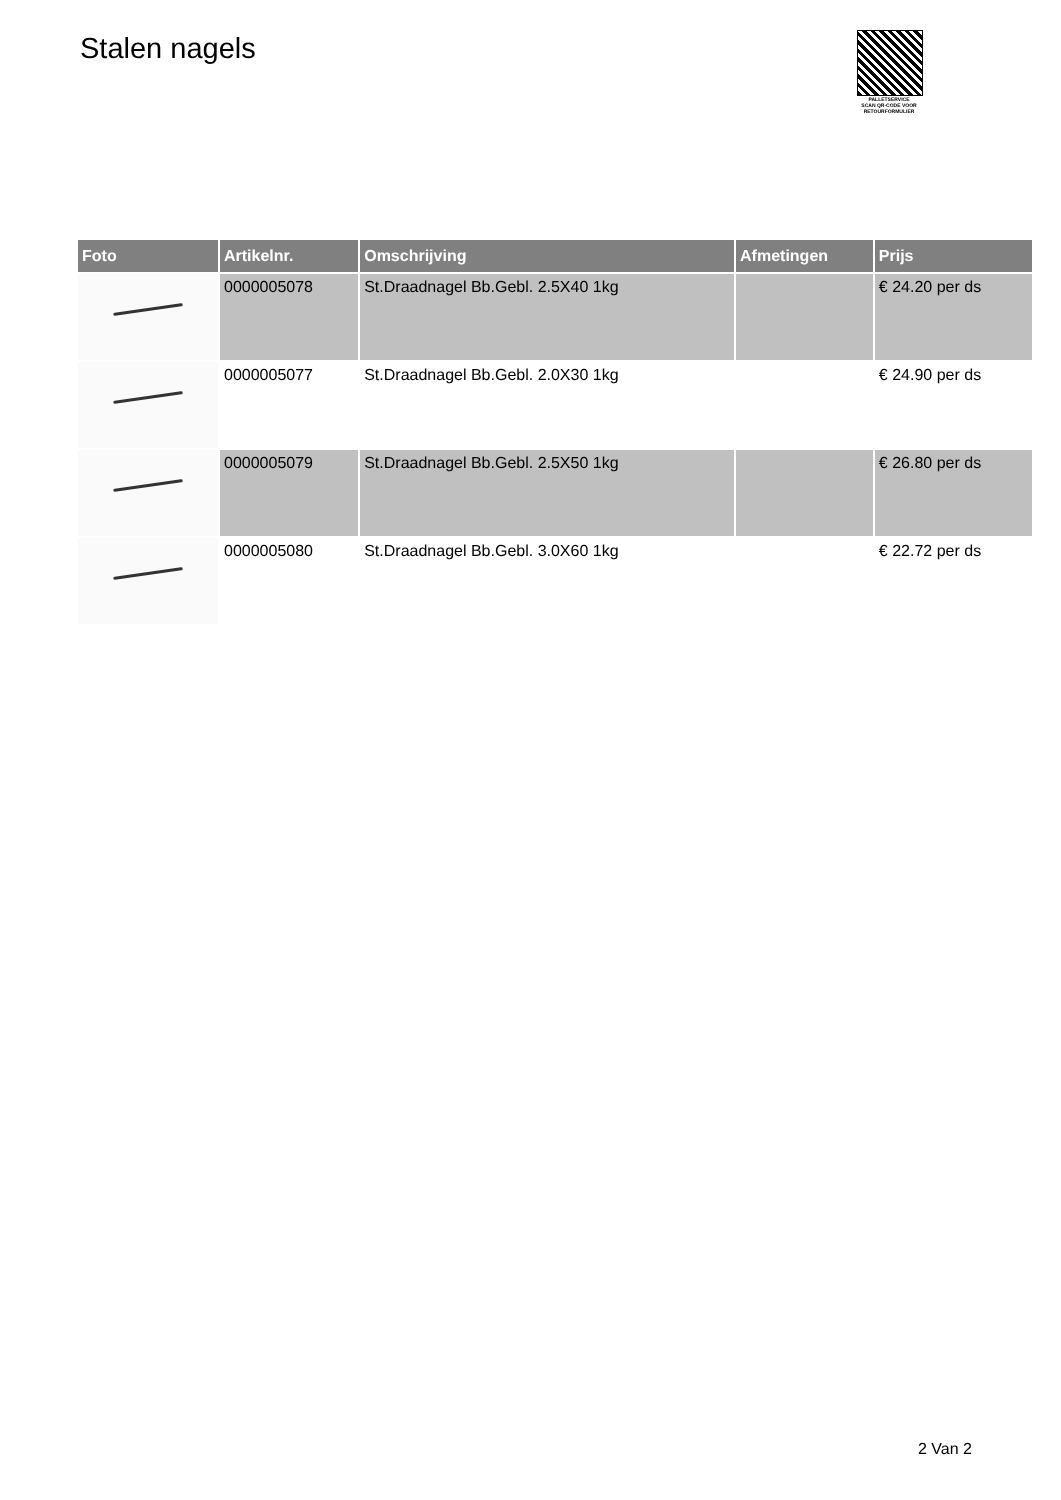Stalen nagels
PALLETSERVICE
SCAN QR-CODE VOOR RETOURFORMULIER
| Foto | Artikelnr. | Omschrijving | Afmetingen | Prijs |
| --- | --- | --- | --- | --- |
| | 0000005078 | St.Draadnagel Bb.Gebl. 2.5X40 1kg | | € 24.20 per ds |
| | 0000005077 | St.Draadnagel Bb.Gebl. 2.0X30 1kg | | € 24.90 per ds |
| | 0000005079 | St.Draadnagel Bb.Gebl. 2.5X50 1kg | | € 26.80 per ds |
| | 0000005080 | St.Draadnagel Bb.Gebl. 3.0X60 1kg | | € 22.72 per ds |
2 Van 2